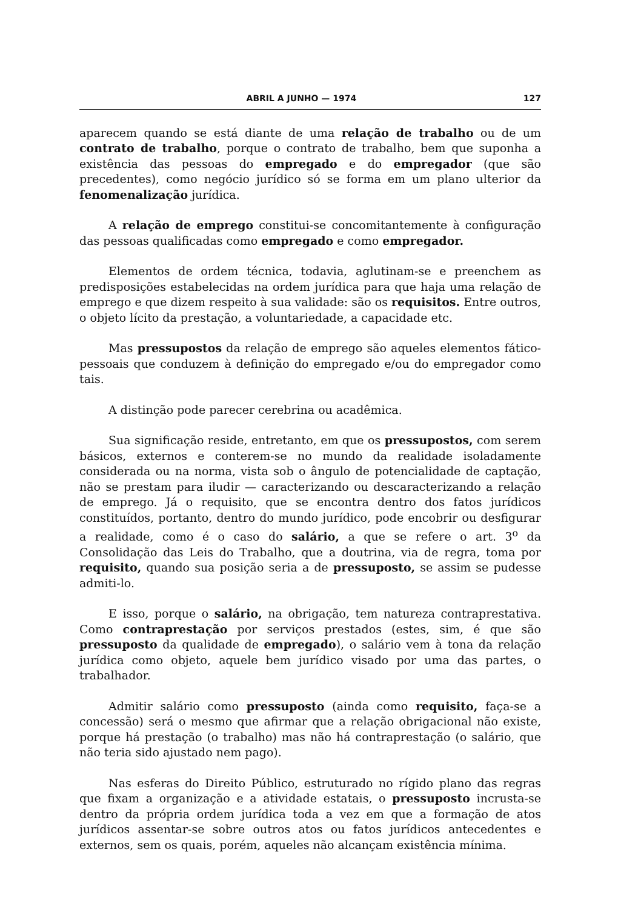ABRIL A JUNHO — 1974 127
aparecem quando se está diante de uma relação de trabalho ou de um contrato de trabalho, porque o contrato de trabalho, bem que suponha a existência das pessoas do empregado e do empregador (que são precedentes), como negócio jurídico só se forma em um plano ulterior da fenomenalização jurídica.
A relação de emprego constitui-se concomitantemente à configuração das pessoas qualificadas como empregado e como empregador.
Elementos de ordem técnica, todavia, aglutinam-se e preenchem as predisposições estabelecidas na ordem jurídica para que haja uma relação de emprego e que dizem respeito à sua validade: são os requisitos. Entre outros, o objeto lícito da prestação, a voluntariedade, a capacidade etc.
Mas pressupostos da relação de emprego são aqueles elementos fático-pessoais que conduzem à definição do empregado e/ou do empregador como tais.
A distinção pode parecer cerebrina ou acadêmica.
Sua significação reside, entretanto, em que os pressupostos, com serem básicos, externos e conterem-se no mundo da realidade isoladamente considerada ou na norma, vista sob o ângulo de potencialidade de captação, não se prestam para iludir — caracterizando ou descaracterizando a relação de emprego. Já o requisito, que se encontra dentro dos fatos jurídicos constituídos, portanto, dentro do mundo jurídico, pode encobrir ou desfigurar a realidade, como é o caso do salário, a que se refere o art. 3<sup>o</sup> da Consolidação das Leis do Trabalho, que a doutrina, via de regra, toma por requisito, quando sua posição seria a de pressuposto, se assim se pudesse admiti-lo.
E isso, porque o salário, na obrigação, tem natureza contraprestativa. Como contraprestação por serviços prestados (estes, sim, é que são pressuposto da qualidade de empregado), o salário vem à tona da relação jurídica como objeto, aquele bem jurídico visado por uma das partes, o trabalhador.
Admitir salário como pressuposto (ainda como requisito, faça-se a concessão) será o mesmo que afirmar que a relação obrigacional não existe, porque há prestação (o trabalho) mas não há contraprestação (o salário, que não teria sido ajustado nem pago).
Nas esferas do Direito Público, estruturado no rígido plano das regras que fixam a organização e a atividade estatais, o pressuposto incrusta-se dentro da própria ordem jurídica toda a vez em que a formação de atos jurídicos assentar-se sobre outros atos ou fatos jurídicos antecedentes e externos, sem os quais, porém, aqueles não alcançam existência mínima.